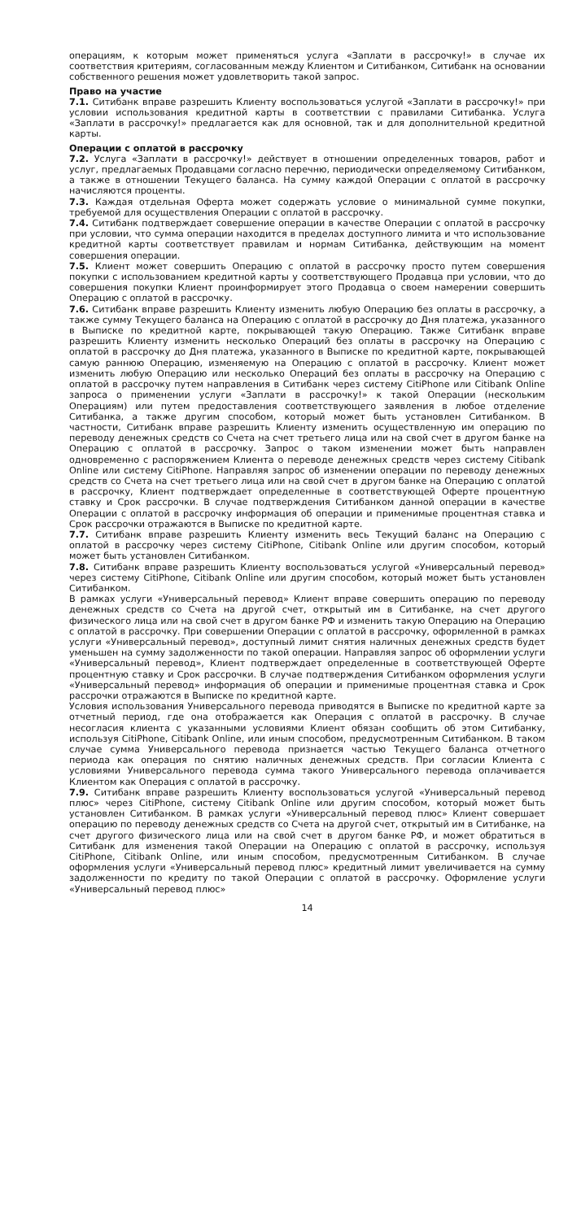операциям, к которым может применяться услуга «Заплати в рассрочку!» в случае их соответствия критериям, согласованным между Клиентом и Ситибанком, Ситибанк на основании собственного решения может удовлетворить такой запрос.
Право на участие
7.1. Ситибанк вправе разрешить Клиенту воспользоваться услугой «Заплати в рассрочку!» при условии использования кредитной карты в соответствии с правилами Ситибанка. Услуга «Заплати в рассрочку!» предлагается как для основной, так и для дополнительной кредитной карты.
Операции с оплатой в рассрочку
7.2. Услуга «Заплати в рассрочку!» действует в отношении определенных товаров, работ и услуг, предлагаемых Продавцами согласно перечню, периодически определяемому Ситибанком, а также в отношении Текущего баланса. На сумму каждой Операции с оплатой в рассрочку начисляются проценты.
7.3. Каждая отдельная Оферта может содержать условие о минимальной сумме покупки, требуемой для осуществления Операции с оплатой в рассрочку.
7.4. Ситибанк подтверждает совершение операции в качестве Операции с оплатой в рассрочку при условии, что сумма операции находится в пределах доступного лимита и что использование кредитной карты соответствует правилам и нормам Ситибанка, действующим на момент совершения операции.
7.5. Клиент может совершить Операцию с оплатой в рассрочку просто путем совершения покупки с использованием кредитной карты у соответствующего Продавца при условии, что до совершения покупки Клиент проинформирует этого Продавца о своем намерении совершить Операцию с оплатой в рассрочку.
7.6. Ситибанк вправе разрешить Клиенту изменить любую Операцию без оплаты в рассрочку, а также сумму Текущего баланса на Операцию с оплатой в рассрочку до Дня платежа, указанного в Выписке по кредитной карте, покрывающей такую Операцию. Также Ситибанк вправе разрешить Клиенту изменить несколько Операций без оплаты в рассрочку на Операцию с оплатой в рассрочку до Дня платежа, указанного в Выписке по кредитной карте, покрывающей самую раннюю Операцию, изменяемую на Операцию с оплатой в рассрочку. Клиент может изменить любую Операцию или несколько Операций без оплаты в рассрочку на Операцию с оплатой в рассрочку путем направления в Ситибанк через систему CitiPhone или Citibank Online запроса о применении услуги «Заплати в рассрочку!» к такой Операции (нескольким Операциям) или путем предоставления соответствующего заявления в любое отделение Ситибанка, а также другим способом, который может быть установлен Ситибанком. В частности, Ситибанк вправе разрешить Клиенту изменить осуществленную им операцию по переводу денежных средств со Счета на счет третьего лица или на свой счет в другом банке на Операцию с оплатой в рассрочку. Запрос о таком изменении может быть направлен одновременно с распоряжением Клиента о переводе денежных средств через систему Citibank Online или систему CitiPhone. Направляя запрос об изменении операции по переводу денежных средств со Счета на счет третьего лица или на свой счет в другом банке на Операцию с оплатой в рассрочку, Клиент подтверждает определенные в соответствующей Оферте процентную ставку и Срок рассрочки. В случае подтверждения Ситибанком данной операции в качестве Операции с оплатой в рассрочку информация об операции и применимые процентная ставка и Срок рассрочки отражаются в Выписке по кредитной карте.
7.7. Ситибанк вправе разрешить Клиенту изменить весь Текущий баланс на Операцию с оплатой в рассрочку через систему CitiPhone, Citibank Online или другим способом, который может быть установлен Ситибанком.
7.8. Ситибанк вправе разрешить Клиенту воспользоваться услугой «Универсальный перевод» через систему CitiPhone, Citibank Online или другим способом, который может быть установлен Ситибанком.
В рамках услуги «Универсальный перевод» Клиент вправе совершить операцию по переводу денежных средств со Счета на другой счет, открытый им в Ситибанке, на счет другого физического лица или на свой счет в другом банке РФ и изменить такую Операцию на Операцию с оплатой в рассрочку. При совершении Операции с оплатой в рассрочку, оформленной в рамках услуги «Универсальный перевод», доступный лимит снятия наличных денежных средств будет уменьшен на сумму задолженности по такой операции. Направляя запрос об оформлении услуги «Универсальный перевод», Клиент подтверждает определенные в соответствующей Оферте процентную ставку и Срок рассрочки. В случае подтверждения Ситибанком оформления услуги «Универсальный перевод» информация об операции и применимые процентная ставка и Срок рассрочки отражаются в Выписке по кредитной карте.
Условия использования Универсального перевода приводятся в Выписке по кредитной карте за отчетный период, где она отображается как Операция с оплатой в рассрочку. В случае несогласия клиента с указанными условиями Клиент обязан сообщить об этом Ситибанку, используя CitiPhone, Citibank Online, или иным способом, предусмотренным Ситибанком. В таком случае сумма Универсального перевода признается частью Текущего баланса отчетного периода как операция по снятию наличных денежных средств. При согласии Клиента с условиями Универсального перевода сумма такого Универсального перевода оплачивается Клиентом как Операция с оплатой в рассрочку.
7.9. Ситибанк вправе разрешить Клиенту воспользоваться услугой «Универсальный перевод плюс» через CitiPhone, систему Citibank Online или другим способом, который может быть установлен Ситибанком. В рамках услуги «Универсальный перевод плюс» Клиент совершает операцию по переводу денежных средств со Счета на другой счет, открытый им в Ситибанке, на счет другого физического лица или на свой счет в другом банке РФ, и может обратиться в Ситибанк для изменения такой Операции на Операцию с оплатой в рассрочку, используя CitiPhone, Citibank Online, или иным способом, предусмотренным Ситибанком. В случае оформления услуги «Универсальный перевод плюс» кредитный лимит увеличивается на сумму задолженности по кредиту по такой Операции с оплатой в рассрочку. Оформление услуги «Универсальный перевод плюс»
14